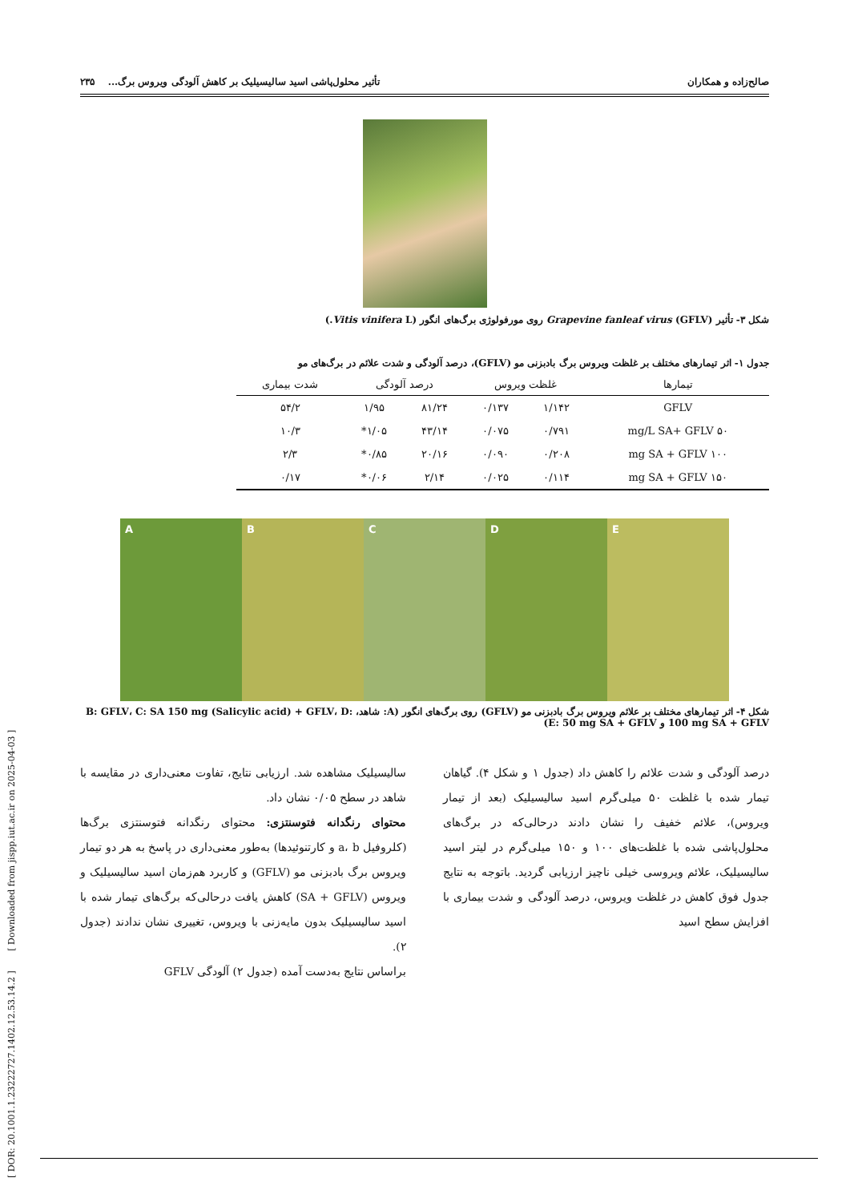صالح‌زاده و همکاران تأثیر محلول‌پاشی اسید سالیسیلیک بر کاهش آلودگی ویروس برگ... ۲۳۵
شکل ۳- تأثیر Grapevine fanleaf virus (GFLV) روی مورفولوژی برگ‌های انگور (Vitis vinifera L.)
جدول ۱- اثر تیمارهای مختلف بر غلظت ویروس برگ بادبزنی مو (GFLV)، درصد آلودگی و شدت علائم در برگ‌های مو
| تیمارها | غلظت ویروس | | درصد آلودگی | | شدت بیماری |
| --- | --- | --- | --- | --- | --- |
| GFLV | ۱/۱۴۲ | ۰/۱۳۷ | ۸۱/۲۴ | ۱/۹۵ | ۵۴/۲ |
| ۵۰ mg/L SA+ GFLV | ۰/۷۹۱ | ۰/۰۷۵ | ۴۳/۱۴ | ۱/۰۵* | ۱۰/۳ |
| ۱۰۰ mg SA + GFLV | ۰/۲۰۸ | ۰/۰۹۰ | ۲۰/۱۶ | ۰/۸۵* | ۲/۳ |
| ۱۵۰ mg SA + GFLV | ۰/۱۱۴ | ۰/۰۲۵ | ۲/۱۴ | ۰/۰۶* | ۰/۱۷ |
A B C D E
شکل ۴- اثر تیمارهای مختلف بر علائم ویروس برگ بادبزنی مو (GFLV) روی برگ‌های انگور (A: شاهد، B: GFLV، C: SA 150 mg (Salicylic acid) + GFLV، D: 100 mg SA + GFLV و E: 50 mg SA + GFLV)
درصد آلودگی و شدت علائم را کاهش داد (جدول ۱ و شکل ۴). گیاهان تیمار شده با غلظت ۵۰ میلی‌گرم اسید سالیسیلیک (بعد از تیمار ویروس)، علائم خفیف را نشان دادند درحالی‌که در برگ‌های محلول‌پاشی شده با غلظت‌های ۱۰۰ و ۱۵۰ میلی‌گرم در لیتر اسید سالیسیلیک، علائم ویروسی خیلی ناچیز ارزیابی گردید. باتوجه به نتایج جدول فوق کاهش در غلظت ویروس، درصد آلودگی و شدت بیماری با افزایش سطح اسید
سالیسیلیک مشاهده شد. ارزیابی نتایج، تفاوت معنی‌داری در مقایسه با شاهد در سطح ۰/۰۵ نشان داد.
محتوای رنگدانه فتوسنتزی: محتوای رنگدانه فتوسنتزی برگ‌ها (کلروفیل a، b و کارتنوئیدها) به‌طور معنی‌داری در پاسخ به هر دو تیمار ویروس برگ بادبزنی مو (GFLV) و کاربرد هم‌زمان اسید سالیسیلیک و ویروس (SA + GFLV) کاهش یافت درحالی‌که برگ‌های تیمار شده با اسید سالیسیلیک بدون مایه‌زنی با ویروس، تغییری نشان ندادند (جدول ۲).
براساس نتایج به‌دست آمده (جدول ۲) آلودگی GFLV
[ DOR: 20.1001.1.23222727.1402.12.53.14.2 ] [ Downloaded from jispp.iut.ac.ir on 2025-04-03 ]